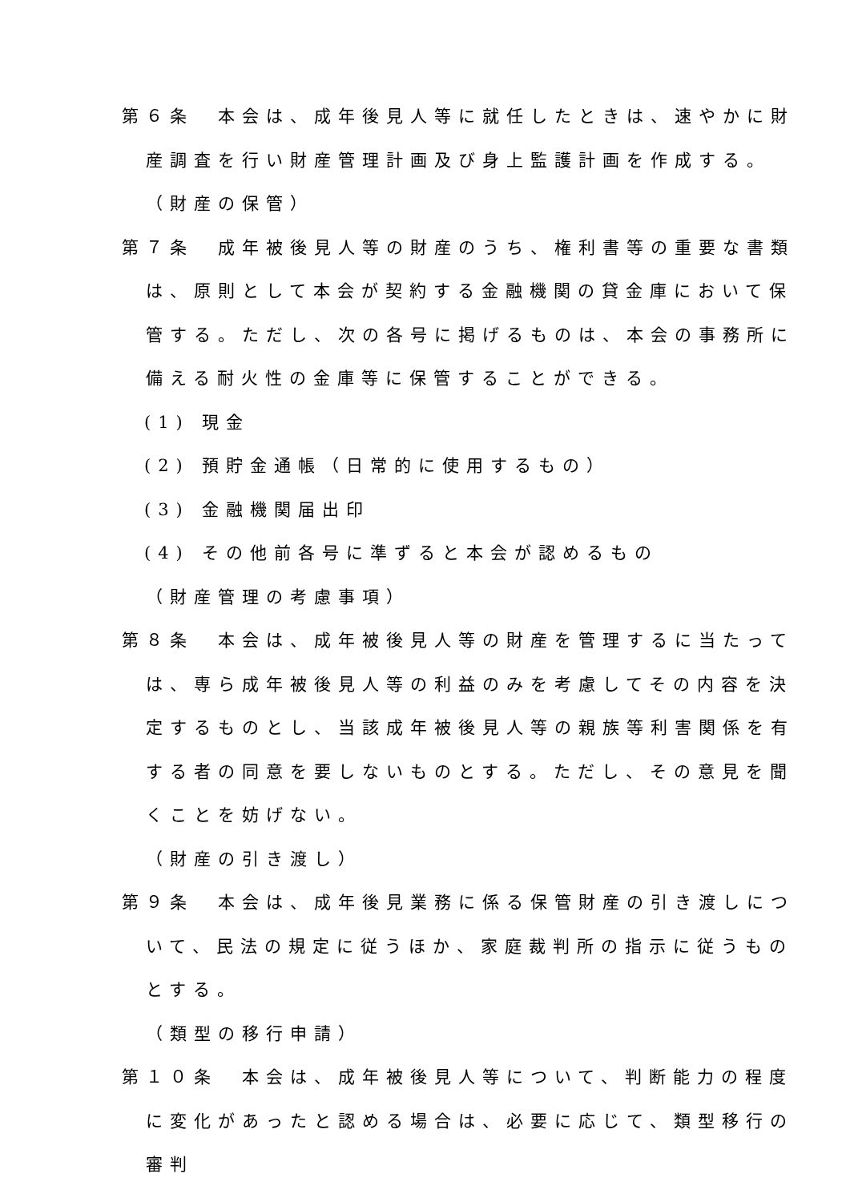第６条　本会は、成年後見人等に就任したときは、速やかに財産調査を行い財産管理計画及び身上監護計画を作成する。
（財産の保管）
第７条　成年被後見人等の財産のうち、権利書等の重要な書類は、原則として本会が契約する金融機関の貸金庫において保管する。ただし、次の各号に掲げるものは、本会の事務所に備える耐火性の金庫等に保管することができる。
(1) 現金
(2) 預貯金通帳（日常的に使用するもの）
(3) 金融機関届出印
(4) その他前各号に準ずると本会が認めるもの
（財産管理の考慮事項）
第８条　本会は、成年被後見人等の財産を管理するに当たっては、専ら成年被後見人等の利益のみを考慮してその内容を決定するものとし、当該成年被後見人等の親族等利害関係を有する者の同意を要しないものとする。ただし、その意見を聞くことを妨げない。
（財産の引き渡し）
第９条　本会は、成年後見業務に係る保管財産の引き渡しについて、民法の規定に従うほか、家庭裁判所の指示に従うものとする。
（類型の移行申請）
第１０条　本会は、成年被後見人等について、判断能力の程度に変化があったと認める場合は、必要に応じて、類型移行の審判